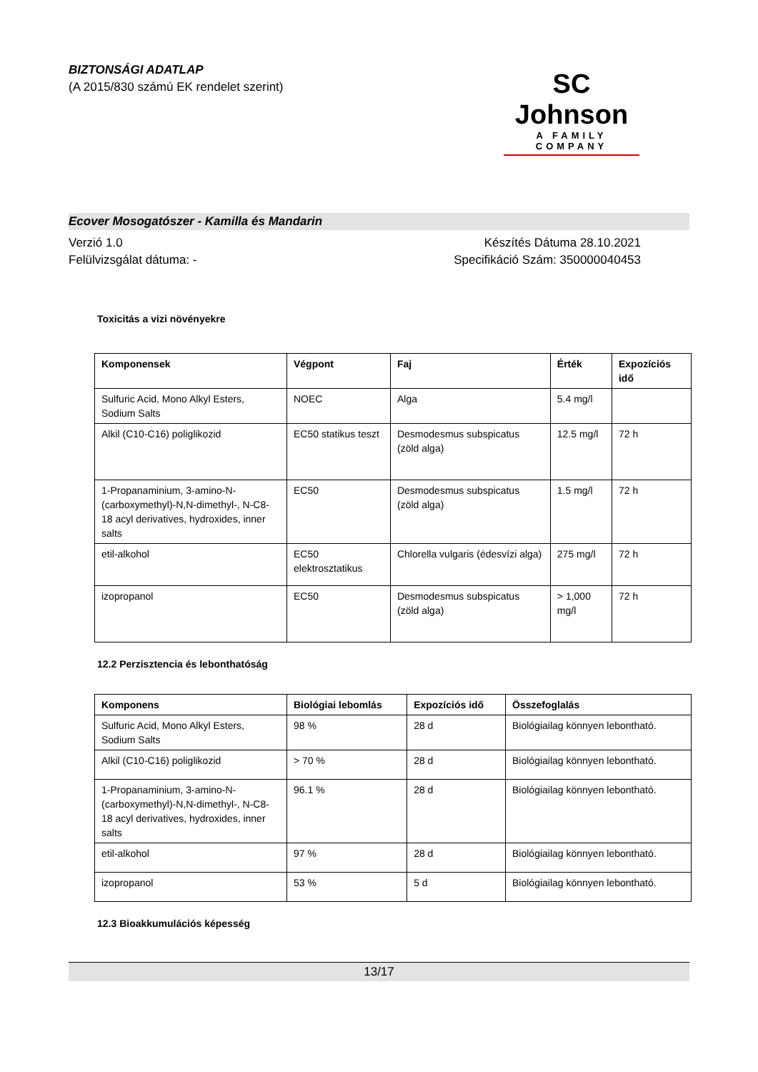BIZTONSÁGI ADATLAP
(A 2015/830 számú EK rendelet szerint)
SC Johnson
A FAMILY COMPANY
Ecover Mosogatószer - Kamilla és Mandarin
Verzió 1.0
Felülvizsgálat dátuma: -
Készítés Dátuma 28.10.2021
Specifikáció Szám: 350000040453
Toxicitás a vizi növényekre
| Komponensek | Végpont | Faj | Érték | Expozíciós idő |
| --- | --- | --- | --- | --- |
| Sulfuric Acid, Mono Alkyl Esters, Sodium Salts | NOEC | Alga | 5.4 mg/l | |
| Alkil (C10-C16) poliglikozid | EC50 statikus teszt | Desmodesmus subspicatus (zöld alga) | 12.5 mg/l | 72 h |
| 1-Propanaminium, 3-amino-N-(carboxymethyl)-N,N-dimethyl-, N-C8-18 acyl derivatives, hydroxides, inner salts | EC50 | Desmodesmus subspicatus (zöld alga) | 1.5 mg/l | 72 h |
| etil-alkohol | EC50 elektrosztatikus | Chlorella vulgaris (édesvízi alga) | 275 mg/l | 72 h |
| izopropanol | EC50 | Desmodesmus subspicatus (zöld alga) | > 1,000 mg/l | 72 h |
12.2 Perzisztencia és lebonthatóság
| Komponens | Biológiai lebomlás | Expozíciós idő | Összefoglalás |
| --- | --- | --- | --- |
| Sulfuric Acid, Mono Alkyl Esters, Sodium Salts | 98 % | 28 d | Biológiailag könnyen lebontható. |
| Alkil (C10-C16) poliglikozid | > 70 % | 28 d | Biológiailag könnyen lebontható. |
| 1-Propanaminium, 3-amino-N-(carboxymethyl)-N,N-dimethyl-, N-C8-18 acyl derivatives, hydroxides, inner salts | 96.1 % | 28 d | Biológiailag könnyen lebontható. |
| etil-alkohol | 97 % | 28 d | Biológiailag könnyen lebontható. |
| izopropanol | 53 % | 5 d | Biológiailag könnyen lebontható. |
12.3 Bioakkumulációs képesség
13/17